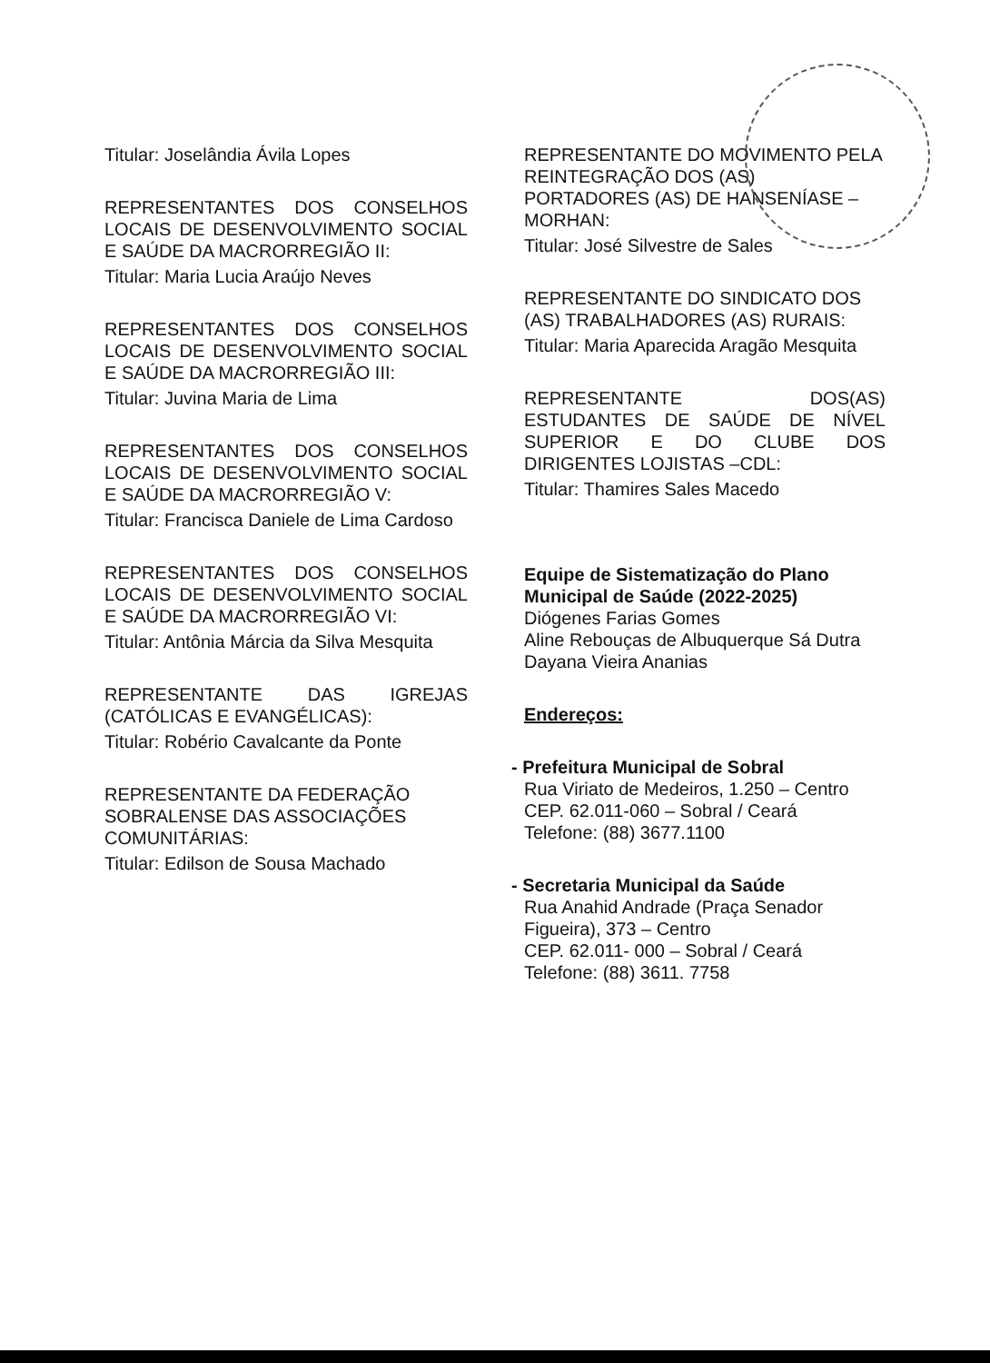Titular: Joselândia Ávila Lopes
REPRESENTANTES DOS CONSELHOS LOCAIS DE DESENVOLVIMENTO SOCIAL E SAÚDE DA MACRORREGIÃO II:
Titular: Maria Lucia Araújo Neves
REPRESENTANTES DOS CONSELHOS LOCAIS DE DESENVOLVIMENTO SOCIAL E SAÚDE DA MACRORREGIÃO III:
Titular: Juvina Maria de Lima
REPRESENTANTES DOS CONSELHOS LOCAIS DE DESENVOLVIMENTO SOCIAL E SAÚDE DA MACRORREGIÃO V:
Titular: Francisca Daniele de Lima Cardoso
REPRESENTANTES DOS CONSELHOS LOCAIS DE DESENVOLVIMENTO SOCIAL E SAÚDE DA MACRORREGIÃO VI:
Titular: Antônia Márcia da Silva Mesquita
REPRESENTANTE DAS IGREJAS (CATÓLICAS E EVANGÉLICAS):
Titular: Robério Cavalcante da Ponte
REPRESENTANTE DA FEDERAÇÃO SOBRALENSE DAS ASSOCIAÇÕES COMUNITÁRIAS:
Titular: Edilson de Sousa Machado
REPRESENTANTE DO MOVIMENTO PELA REINTEGRAÇÃO DOS (AS) PORTADORES (AS) DE HANSENÍASE – MORHAN:
Titular: José Silvestre de Sales
REPRESENTANTE DO SINDICATO DOS (AS) TRABALHADORES (AS) RURAIS:
Titular: Maria Aparecida Aragão Mesquita
REPRESENTANTE DOS(AS) ESTUDANTES DE SAÚDE DE NÍVEL SUPERIOR E DO CLUBE DOS DIRIGENTES LOJISTAS –CDL:
Titular: Thamires Sales Macedo
Equipe de Sistematização do Plano Municipal de Saúde (2022-2025)
Diógenes Farias Gomes
Aline Rebouças de Albuquerque Sá Dutra
Dayana Vieira Ananias
Endereços:
- Prefeitura Municipal de Sobral
Rua Viriato de Medeiros, 1.250 – Centro
CEP. 62.011-060 – Sobral / Ceará
Telefone: (88) 3677.1100
- Secretaria Municipal da Saúde
Rua Anahid Andrade (Praça Senador
Figueira), 373 – Centro
CEP. 62.011- 000 – Sobral / Ceará
Telefone: (88) 3611. 7758